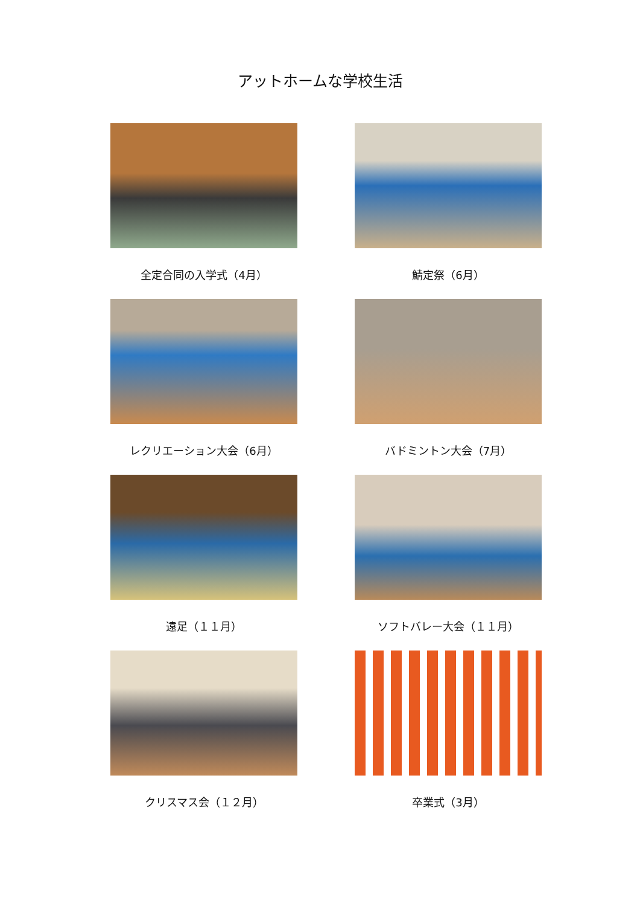アットホームな学校生活
全定合同の入学式（4月）
鯖定祭（6月）
レクリエーション大会（6月）
バドミントン大会（7月）
遠足（１１月）
ソフトバレー大会（１１月）
クリスマス会（１２月）
卒業式（3月）